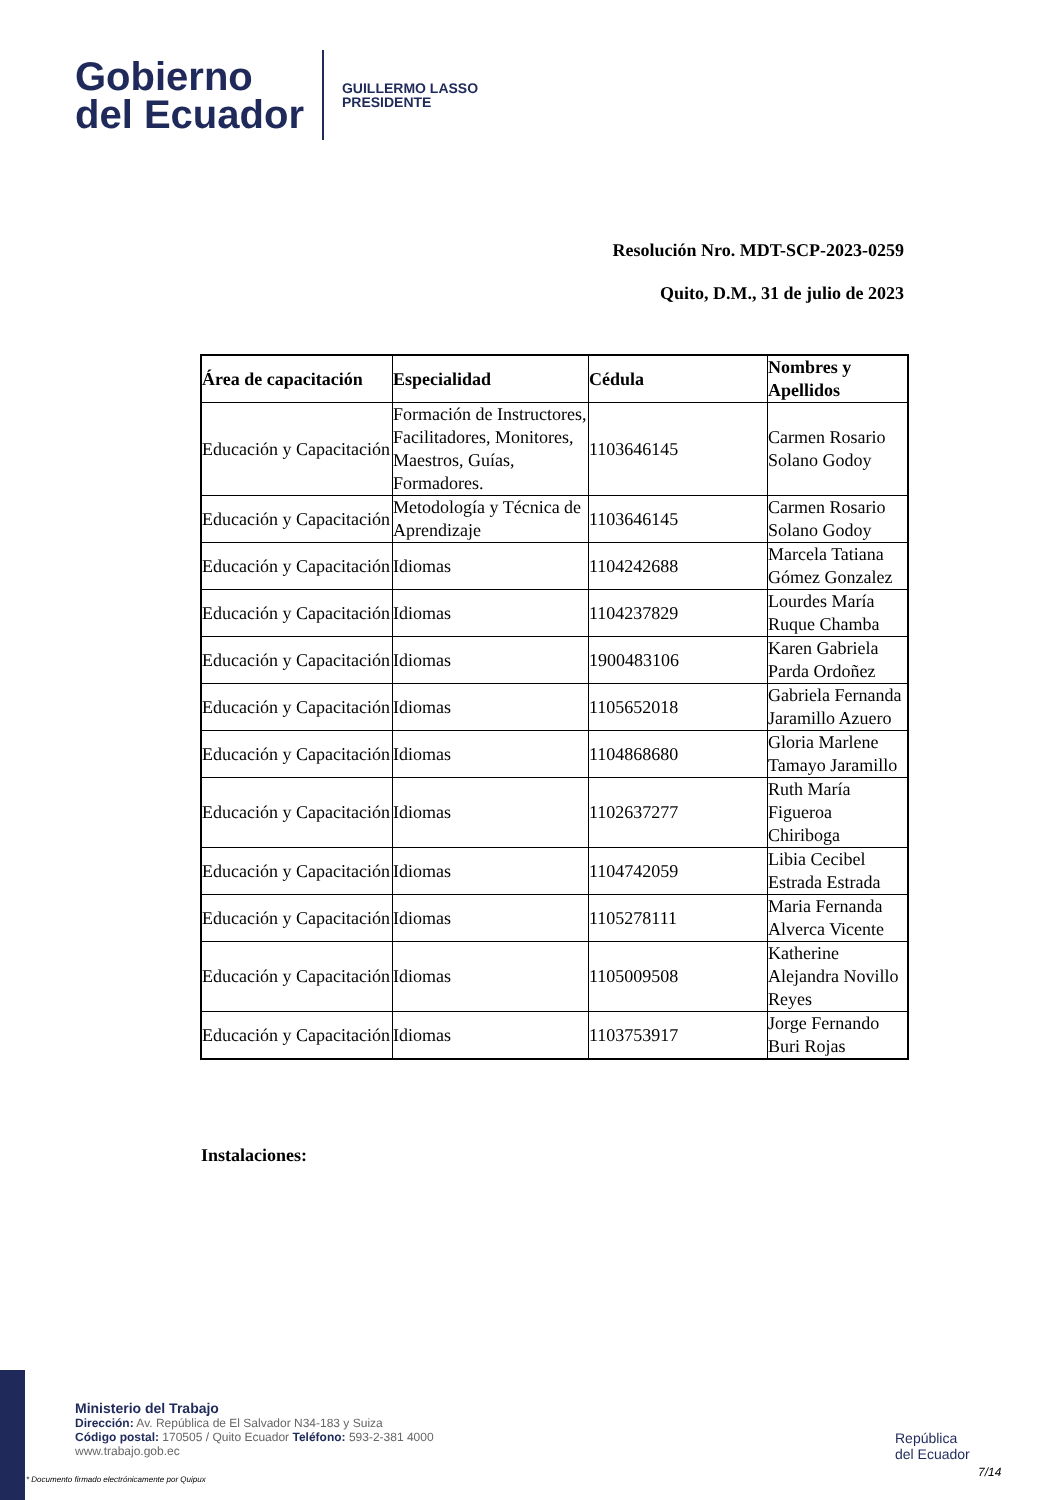Gobierno
del Ecuador
GUILLERMO LASSO
PRESIDENTE
Resolución Nro. MDT-SCP-2023-0259
Quito, D.M., 31 de julio de 2023
| Área de capacitación | Especialidad | Cédula | Nombres y Apellidos |
| --- | --- | --- | --- |
| Educación y Capacitación | Formación de Instructores, Facilitadores, Monitores, Maestros, Guías, Formadores. | 1103646145 | Carmen Rosario Solano Godoy |
| Educación y Capacitación | Metodología y Técnica de Aprendizaje | 1103646145 | Carmen Rosario Solano Godoy |
| Educación y Capacitación | Idiomas | 1104242688 | Marcela Tatiana Gómez Gonzalez |
| Educación y Capacitación | Idiomas | 1104237829 | Lourdes María Ruque Chamba |
| Educación y Capacitación | Idiomas | 1900483106 | Karen Gabriela Parda Ordoñez |
| Educación y Capacitación | Idiomas | 1105652018 | Gabriela Fernanda Jaramillo Azuero |
| Educación y Capacitación | Idiomas | 1104868680 | Gloria Marlene Tamayo Jaramillo |
| Educación y Capacitación | Idiomas | 1102637277 | Ruth María Figueroa Chiriboga |
| Educación y Capacitación | Idiomas | 1104742059 | Libia Cecibel Estrada Estrada |
| Educación y Capacitación | Idiomas | 1105278111 | Maria Fernanda Alverca Vicente |
| Educación y Capacitación | Idiomas | 1105009508 | Katherine Alejandra Novillo Reyes |
| Educación y Capacitación | Idiomas | 1103753917 | Jorge Fernando Buri Rojas |
Instalaciones:
Ministerio del Trabajo
Dirección: Av. República de El Salvador N34-183 y Suiza
Código postal: 170505 / Quito Ecuador Teléfono: 593-2-381 4000
www.trabajo.gob.ec
* Documento firmado electrónicamente por Quipux
República
del Ecuador
7/14